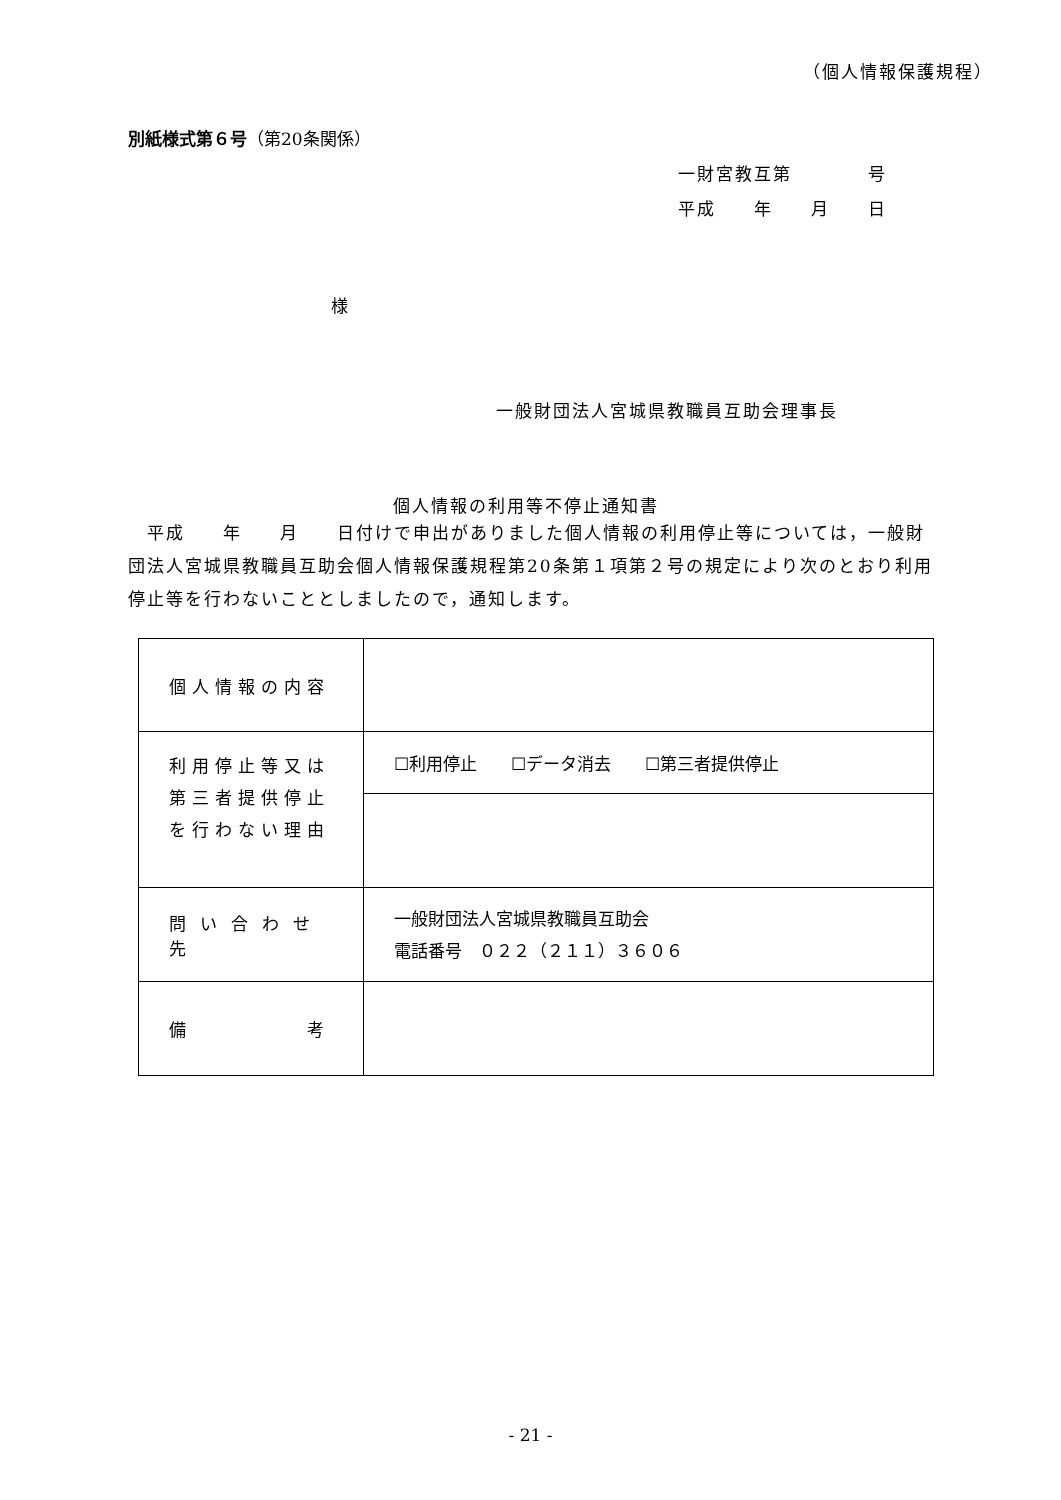（個人情報保護規程）
別紙様式第６号（第20条関係）
一財宮教互第　　　　号
平成　　年　　月　　日
様
一般財団法人宮城県教職員互助会理事長
個人情報の利用等不停止通知書
　平成　　年　　月　　日付けで申出がありました個人情報の利用停止等については，一般財団法人宮城県教職員互助会個人情報保護規程第20条第１項第２号の規定により次のとおり利用停止等を行わないこととしましたので，通知します。
| 個人情報の内容 | |
| 利用停止等又は 第三者提供停止 を行わない理由 | ☐利用停止 ☐データ消去 ☐第三者提供停止 |
| 問い合わせ先 | 一般財団法人宮城県教職員互助会 電話番号 ０２２（２１１）３６０６ |
| 備 考 | |
- 21 -